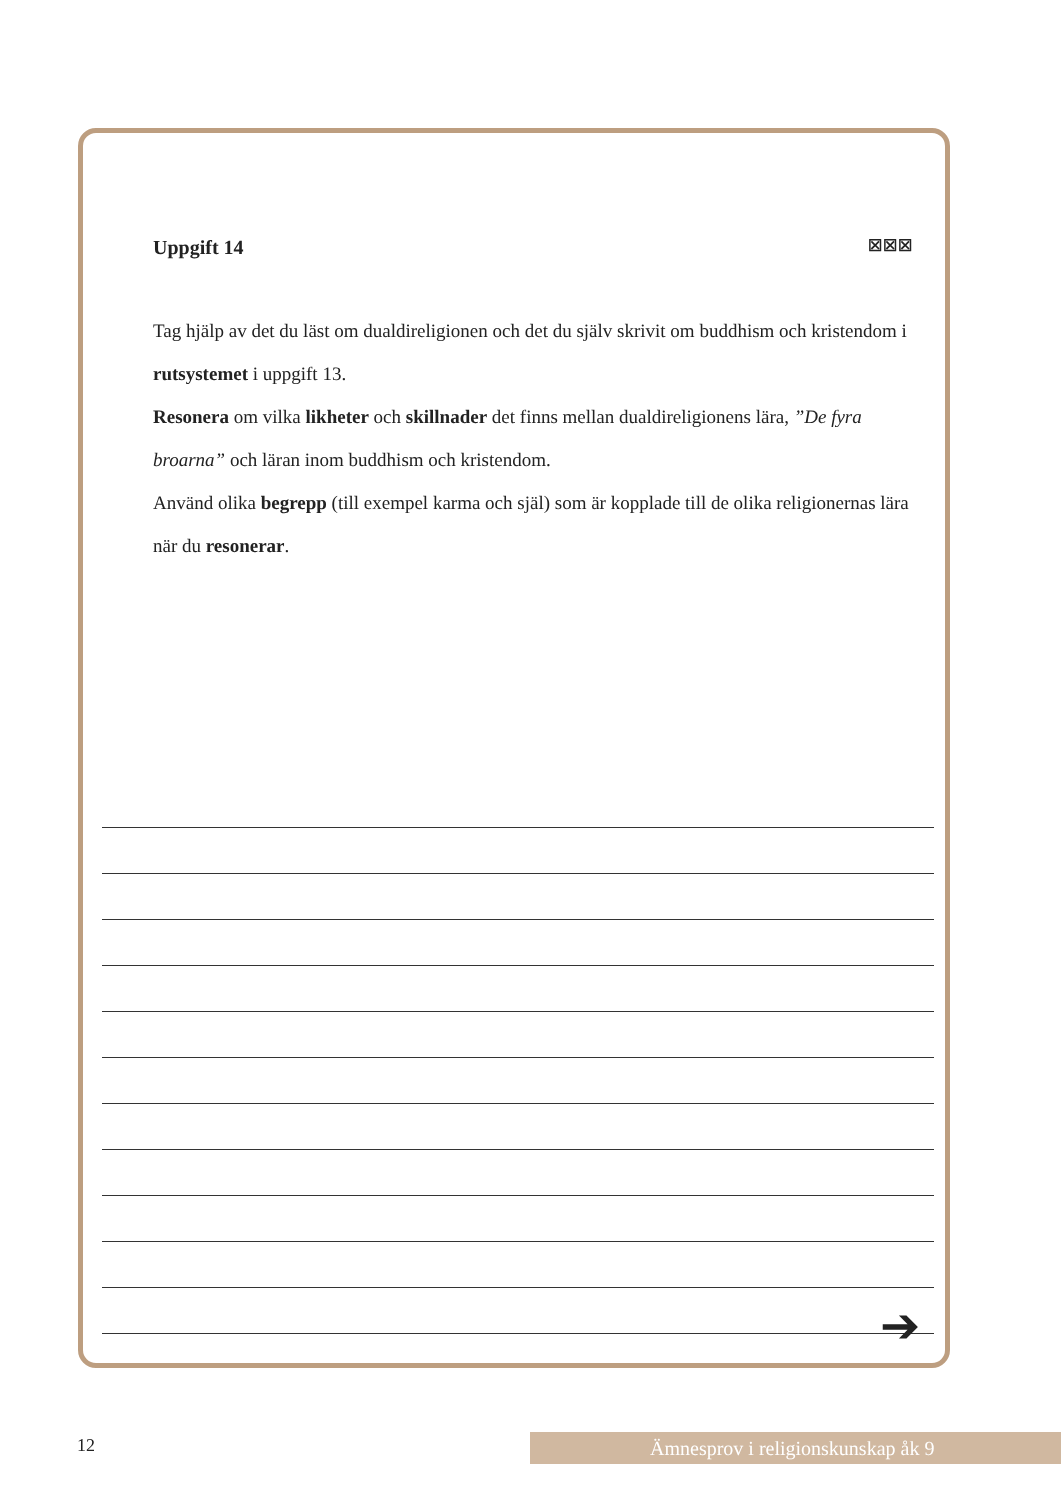Uppgift 14 ☒☒☒
Tag hjälp av det du läst om dualdireligionen och det du själv skrivit om buddhism och kristendom i rutsystemet i uppgift 13.
Resonera om vilka likheter och skillnader det finns mellan dualdireligionens lära, ”De fyra broarna” och läran inom buddhism och kristendom.
Använd olika begrepp (till exempel karma och själ) som är kopplade till de olika religionernas lära när du resonerar.
➔
12 Ämnesprov i religionskunskap åk 9